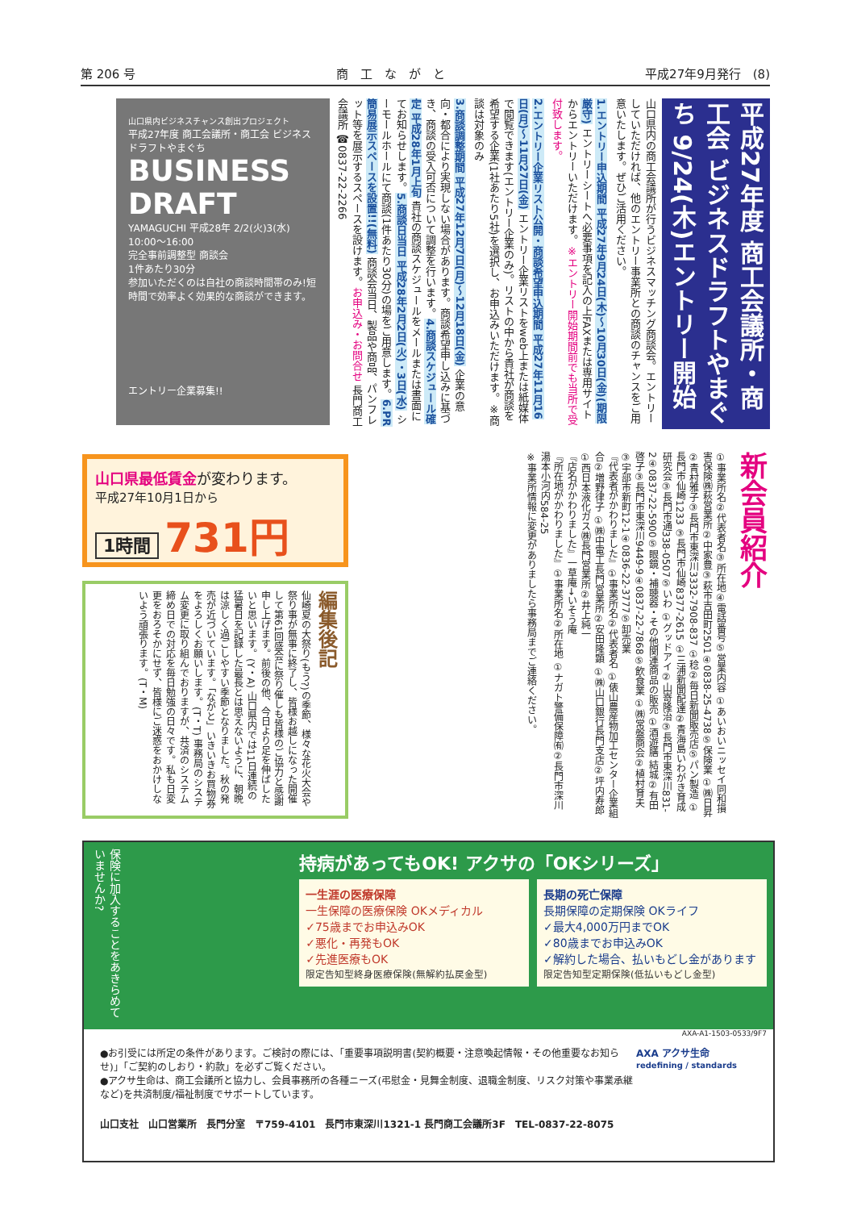第 206 号 商　工　な　が　と 平成27年9月発行　(8)
平成27年度 商工会議所・商工会 ビジネスドラフトやまぐち 9/24(木)エントリー開始
山口県内の商工会議所が行うビジネスマッチング商談会。エントリーしていただければ、他のエントリー事業所との商談のチャンスをご用意いたします。ぜひご活用ください。
1.エントリー申込期間 平成27年9月24日(木)～10月30日(金)(期限厳守) エントリーシートへ必要事項を記入の上FAXまたは専用サイトからエントリーいただけます。※エントリー開始期間前でも当所で受付致します。
2.エントリー企業リスト公開・商談希望申込期間 平成27年11月16日(月)～11月27日(金) エントリー企業リストをweb上または紙媒体で閲覧できます(エントリー企業のみ)。リストの中から貴社が商談を希望する企業(1社あたり5社)を選択し、お申込みいただけます。※商談は対象のみ
3.商談調整期間 平成27年12月7日(月)～12月18日(金) 企業の意向・都合により実現しない場合があります。商談希望申し込みに基づき、商談の受入可否について調整を行います。4.商談スケジュール確定 平成28年1月上旬 貴社の商談スケジュールをメールまたは書面にてお知らせします。5.商談日当日 平成28年2月2日(火)・3日(水) シーモールホールにて商談(1件あたり30分)の場をご用意します。6.PR簡易展示スペースを設置!!(無料) 商談会当日、製品や商品、パンフレット等を展示するスペースを設けます。お申込み・お問合せ 長門商工会議所 ☎0837-22-2266
山口県内ビジネスチャンス創出プロジェクト
平成27年度 商工会議所・商工会 ビジネスドラフトやまぐち
BUSINESS DRAFT
YAMAGUCHI 平成28年 2/2(火)3(水) 10:00～16:00
完全事前調整型 商談会
1件あたり30分
参加いただくのは自社の商談時間帯のみ!短時間で効率よく効果的な商談ができます。
エントリー企業募集!!
新会員紹介
①事業所名②代表者名③所在地④電話番号⑤営業内容 ①あいおいニッセイ同和損害保険㈱萩営業所②中家豊③萩市吉田町2501④0838-25-4738⑤保険業 ①㈱日昇②青村雅子③長門市東深川3332-7908-837 ①稔②毎日新聞販売店⑤パン製造 ①長門市仙崎1233 ③長門市仙崎8377-2615 ①三浦新聞配達②青海島いわがき育成研究会③長門市通338-0507⑤いわ ①グッドアイ②山嵜隆治③長門市東深川831-2④0837-22-5900⑤眼鏡・補聴器・その他関連商品の販売 ①酒遊膳 結城②有田啓子③長門市東深川9449-9④0837-22-7868⑤飲食業 ①㈱常盤商会②植村育夫③宇部市新町12-1④0836-22-3777⑤卸売業
『代表者がかわりました』①事業所名②代表者名 ①俵山農産物加工センター企業組合②増野律子 ①㈱中電工長門営業所②安田隆顕 ①㈱山口銀行長門支店②坪内寿郎 ①西日本液化ガス㈱長門営業所②井上純一
『店名がかわりました』一草庵→いそう庵
『所在地がかわりました』①事業所名②所在地 ①ナガト警備保障㈲②長門市深川湯本小河内584-25
※事業所情報に変更がありましたら事務局までご連絡ください。
山口県最低賃金が変わります。
平成27年10月1日から
1時間 731円
編集後記
仙崎夏の大祭り(もう?)の季節、様々な花火大会や祭り事が無事に終了し、皆様お越しになった開催して第61回盛会に祭り催しも皆様のご協力と感謝申し上げます。前後の他、今日より足を伸ばしたいと思います。(Y・A) 山口県内では11日連続の猛暑日を記録した最長とは思えないように、朝晩は涼しく過ごしやすい季節となりました。秋の発売が近づいています。「ながと」いきいきお買物券をよろしくお願いします。(T・T) 事務局のシステム変更に取り組んでおりますが、共済のシステム締め日での対応を毎日勉強の日々です。私も日変更をおろそかにせず、皆様にご迷惑をおかけしないよう頑張ります。(T・M)
保険に加入することをあきらめていませんか?
持病があってもOK! アクサの「OKシリーズ」
一生涯の医療保障
一生保障の医療保険 OKメディカル
✓75歳までお申込みOK
✓悪化・再発もOK
✓先進医療もOK
限定告知型終身医療保険(無解約払戻金型)
長期の死亡保障
長期保障の定期保険 OKライフ
✓最大4,000万円までOK
✓80歳までお申込みOK
✓解約した場合、払いもどし金があります
限定告知型定期保険(低払いもどし金型)
AXA-A1-1503-0533/9F7
●お引受には所定の条件があります。ご検討の際には、「重要事項説明書(契約概要・注意喚起情報・その他重要なお知らせ)」「ご契約のしおり・約款」を必ずご覧ください。
●アクサ生命は、商工会議所と協力し、会員事務所の各種ニーズ(弔慰金・見舞金制度、退職金制度、リスク対策や事業承継など)を共済制度/福祉制度でサポートしています。
AXA アクサ生命
redefining / standards
山口支社　山口営業所　長門分室　〒759-4101　長門市東深川1321-1 長門商工会議所3F　TEL-0837-22-8075